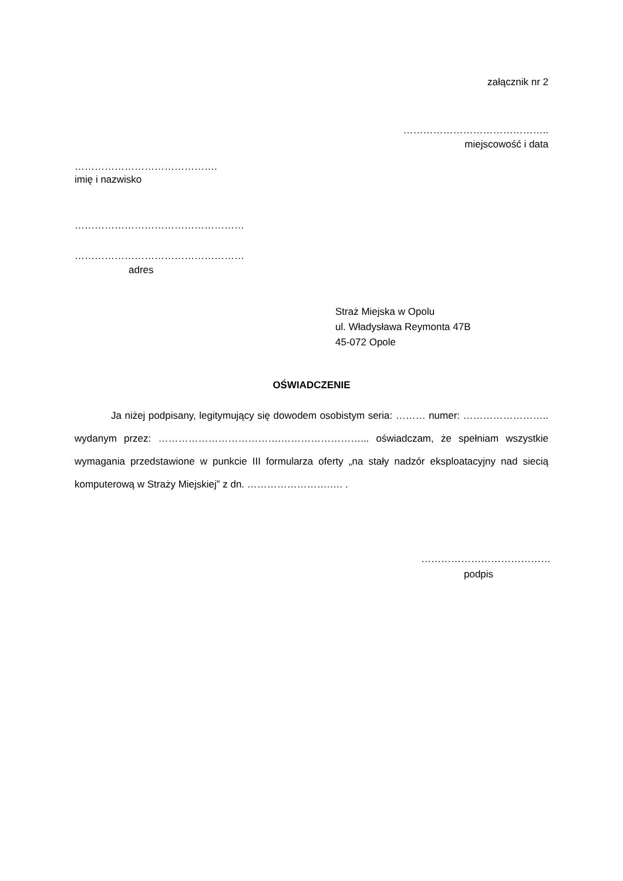załącznik nr 2
……………………………………..
miejscowość i data
…………………………………….
imię i nazwisko
……………………………………………
……………………………………………
adres
Straż Miejska w Opolu
ul. Władysława Reymonta 47B
45-072 Opole
OŚWIADCZENIE
Ja niżej podpisany, legitymujący się dowodem osobistym seria: ……… numer: …………………….. wydanym przez: ……………………………….……………………... oświadczam, że spełniam wszystkie wymagania przedstawione w punkcie III formularza oferty „na stały nadzór eksploatacyjny nad siecią komputerową w Straży Miejskiej” z dn. …………………….…. .
…………………………………
podpis